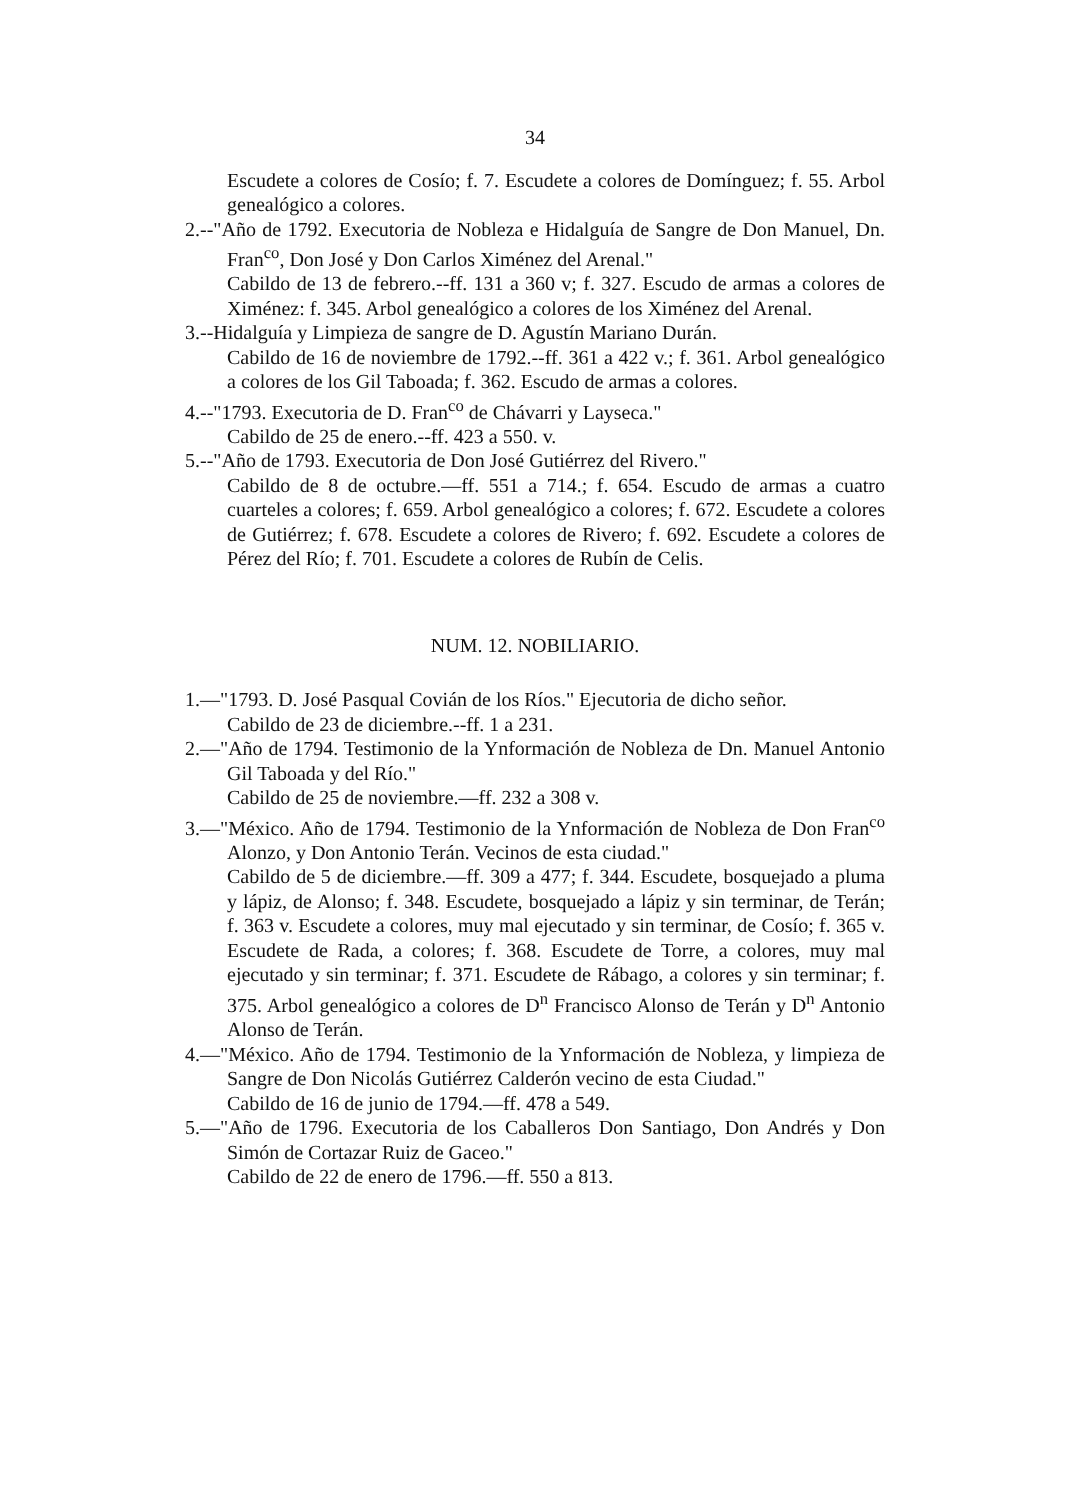34
Escudete a colores de Cosío; f. 7. Escudete a colores de Domínguez; f. 55. Arbol genealógico a colores.
2.--"Año de 1792. Executoria de Nobleza e Hidalguía de Sangre de Don Manuel, Dn. Fran<sup>co</sup>, Don José y Don Carlos Ximénez del Arenal."
Cabildo de 13 de febrero.--ff. 131 a 360 v; f. 327. Escudo de armas a colores de Ximénez: f. 345. Arbol genealógico a colores de los Ximénez del Arenal.
3.--Hidalguía y Limpieza de sangre de D. Agustín Mariano Durán.
Cabildo de 16 de noviembre de 1792.--ff. 361 a 422 v.; f. 361. Arbol genealógico a colores de los Gil Taboada; f. 362. Escudo de armas a colores.
4.--"1793. Executoria de D. Fran<sup>co</sup> de Chávarri y Layseca."
Cabildo de 25 de enero.--ff. 423 a 550. v.
5.--"Año de 1793. Executoria de Don José Gutiérrez del Rivero."
Cabildo de 8 de octubre.—ff. 551 a 714.; f. 654. Escudo de armas a cuatro cuarteles a colores; f. 659. Arbol genealógico a colores; f. 672. Escudete a colores de Gutiérrez; f. 678. Escudete a colores de Rivero; f. 692. Escudete a colores de Pérez del Río; f. 701. Escudete a colores de Rubín de Celis.
NUM. 12. NOBILIARIO.
1.—"1793. D. José Pasqual Covián de los Ríos." Ejecutoria de dicho señor.
Cabildo de 23 de diciembre.--ff. 1 a 231.
2.—"Año de 1794. Testimonio de la Ynformación de Nobleza de Dn. Manuel Antonio Gil Taboada y del Río."
Cabildo de 25 de noviembre.—ff. 232 a 308 v.
3.—"México. Año de 1794. Testimonio de la Ynformación de Nobleza de Don Fran<sup>co</sup> Alonzo, y Don Antonio Terán. Vecinos de esta ciudad."
Cabildo de 5 de diciembre.—ff. 309 a 477; f. 344. Escudete, bosquejado a pluma y lápiz, de Alonso; f. 348. Escudete, bosquejado a lápiz y sin terminar, de Terán; f. 363 v. Escudete a colores, muy mal ejecutado y sin terminar, de Cosío; f. 365 v. Escudete de Rada, a colores; f. 368. Escudete de Torre, a colores, muy mal ejecutado y sin terminar; f. 371. Escudete de Rábago, a colores y sin terminar; f. 375. Arbol genealógico a colores de D<sup>n</sup> Francisco Alonso de Terán y D<sup>n</sup> Antonio Alonso de Terán.
4.—"México. Año de 1794. Testimonio de la Ynformación de Nobleza, y limpieza de Sangre de Don Nicolás Gutiérrez Calderón vecino de esta Ciudad."
Cabildo de 16 de junio de 1794.—ff. 478 a 549.
5.—"Año de 1796. Executoria de los Caballeros Don Santiago, Don Andrés y Don Simón de Cortazar Ruiz de Gaceo."
Cabildo de 22 de enero de 1796.—ff. 550 a 813.